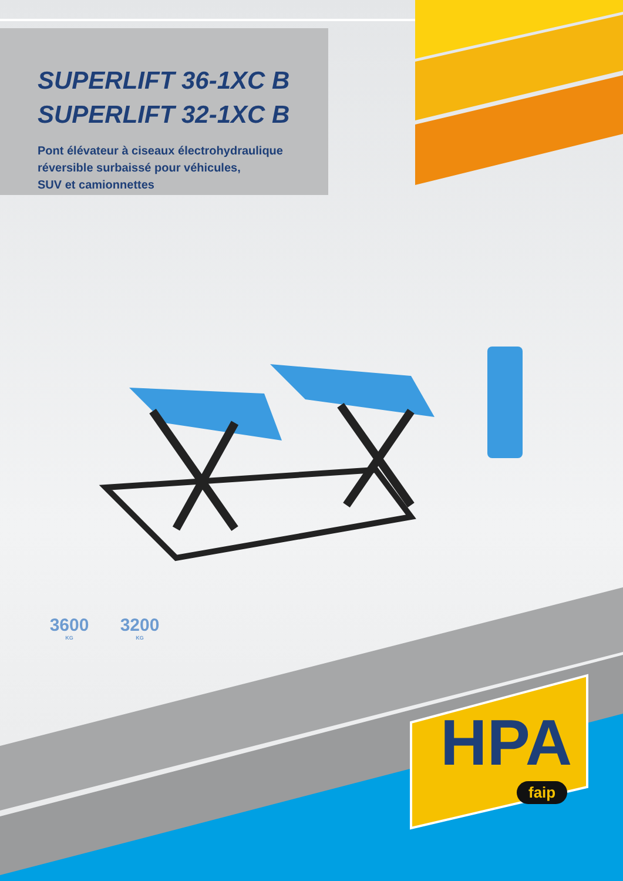SUPERLIFT 36-1XC B
SUPERLIFT 32-1XC B
Pont élévateur à ciseaux électrohydraulique
réversible surbaissé pour véhicules,
SUV et camionnettes
3600
KG
3200
KG
HPA
faip